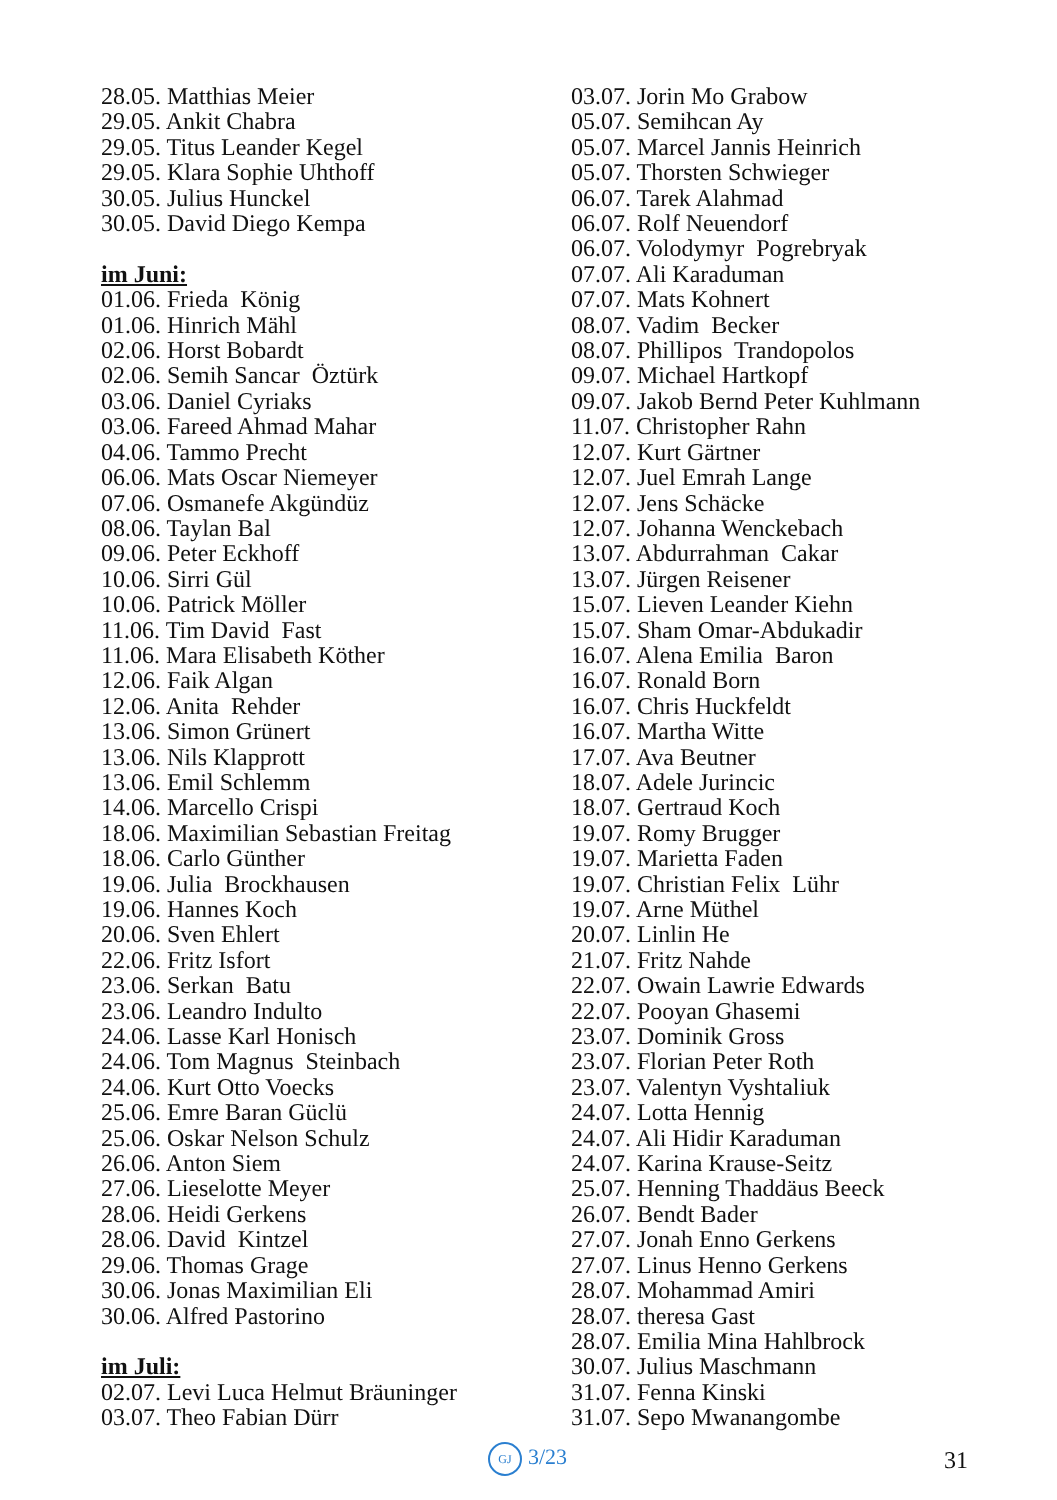28.05. Matthias Meier 29.05. Ankit Chabra 29.05. Titus Leander Kegel 29.05. Klara Sophie Uhthoff 30.05. Julius Hunckel 30.05. David Diego Kempa im Juni: 01.06. Frieda König 01.06. Hinrich Mähl 02.06. Horst Bobardt 02.06. Semih Sancar Öztürk 03.06. Daniel Cyriaks 03.06. Fareed Ahmad Mahar 04.06. Tammo Precht 06.06. Mats Oscar Niemeyer 07.06. Osmanefe Akgündüz 08.06. Taylan Bal 09.06. Peter Eckhoff 10.06. Sirri Gül 10.06. Patrick Möller 11.06. Tim David Fast 11.06. Mara Elisabeth Köther 12.06. Faik Algan 12.06. Anita Rehder 13.06. Simon Grünert 13.06. Nils Klapprott 13.06. Emil Schlemm 14.06. Marcello Crispi 18.06. Maximilian Sebastian Freitag 18.06. Carlo Günther 19.06. Julia Brockhausen 19.06. Hannes Koch 20.06. Sven Ehlert 22.06. Fritz Isfort 23.06. Serkan Batu 23.06. Leandro Indulto 24.06. Lasse Karl Honisch 24.06. Tom Magnus Steinbach 24.06. Kurt Otto Voecks 25.06. Emre Baran Güclü 25.06. Oskar Nelson Schulz 26.06. Anton Siem 27.06. Lieselotte Meyer 28.06. Heidi Gerkens 28.06. David Kintzel 29.06. Thomas Grage 30.06. Jonas Maximilian Eli 30.06. Alfred Pastorino im Juli: 02.07. Levi Luca Helmut Bräuninger 03.07. Theo Fabian Dürr
03.07. Jorin Mo Grabow 05.07. Semihcan Ay 05.07. Marcel Jannis Heinrich 05.07. Thorsten Schwieger 06.07. Tarek Alahmad 06.07. Rolf Neuendorf 06.07. Volodymyr Pogrebryak 07.07. Ali Karaduman 07.07. Mats Kohnert 08.07. Vadim Becker 08.07. Phillipos Trandopolos 09.07. Michael Hartkopf 09.07. Jakob Bernd Peter Kuhlmann 11.07. Christopher Rahn 12.07. Kurt Gärtner 12.07. Juel Emrah Lange 12.07. Jens Schäcke 12.07. Johanna Wenckebach 13.07. Abdurrahman Cakar 13.07. Jürgen Reisener 15.07. Lieven Leander Kiehn 15.07. Sham Omar-Abdukadir 16.07. Alena Emilia Baron 16.07. Ronald Born 16.07. Chris Huckfeldt 16.07. Martha Witte 17.07. Ava Beutner 18.07. Adele Jurincic 18.07. Gertraud Koch 19.07. Romy Brugger 19.07. Marietta Faden 19.07. Christian Felix Lühr 19.07. Arne Müthel 20.07. Linlin He 21.07. Fritz Nahde 22.07. Owain Lawrie Edwards 22.07. Pooyan Ghasemi 23.07. Dominik Gross 23.07. Florian Peter Roth 23.07. Valentyn Vyshtaliuk 24.07. Lotta Hennig 24.07. Ali Hidir Karaduman 24.07. Karina Krause-Seitz 25.07. Henning Thaddäus Beeck 26.07. Bendt Bader 27.07. Jonah Enno Gerkens 27.07. Linus Henno Gerkens 28.07. Mohammad Amiri 28.07. theresa Gast 28.07. Emilia Mina Hahlbrock 30.07. Julius Maschmann 31.07. Fenna Kinski 31.07. Sepo Mwanangombe
GJ 3/23 31